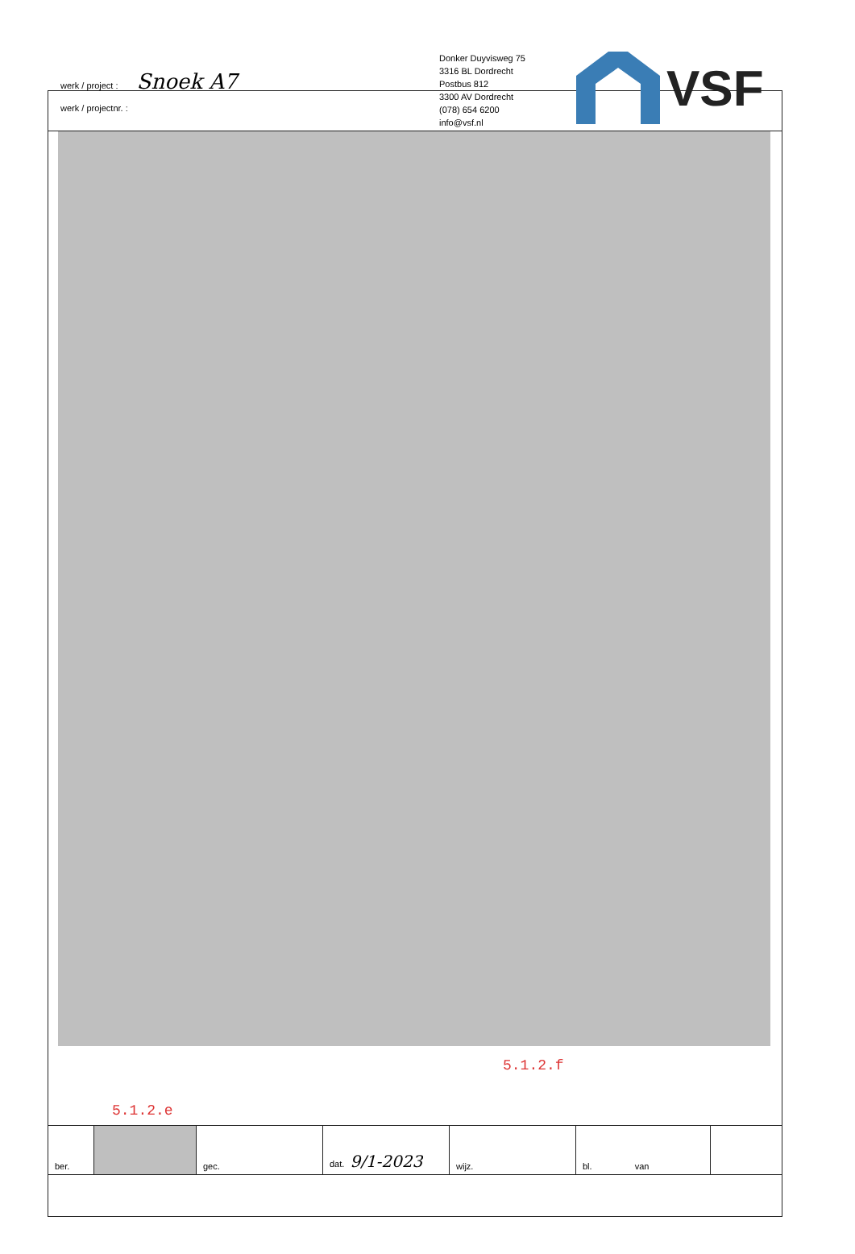werk / project : Snoek A7
werk / projectnr. :
Donker Duyvisweg 75
3316 BL Dordrecht
Postbus 812
3300 AV Dordrecht
(078) 654 6200
info@vsf.nl
VSF
5.1.2.f
5.1.2.e
| ber. | | gec. | dat. 9/1-2023 | wijz. | bl. van | |